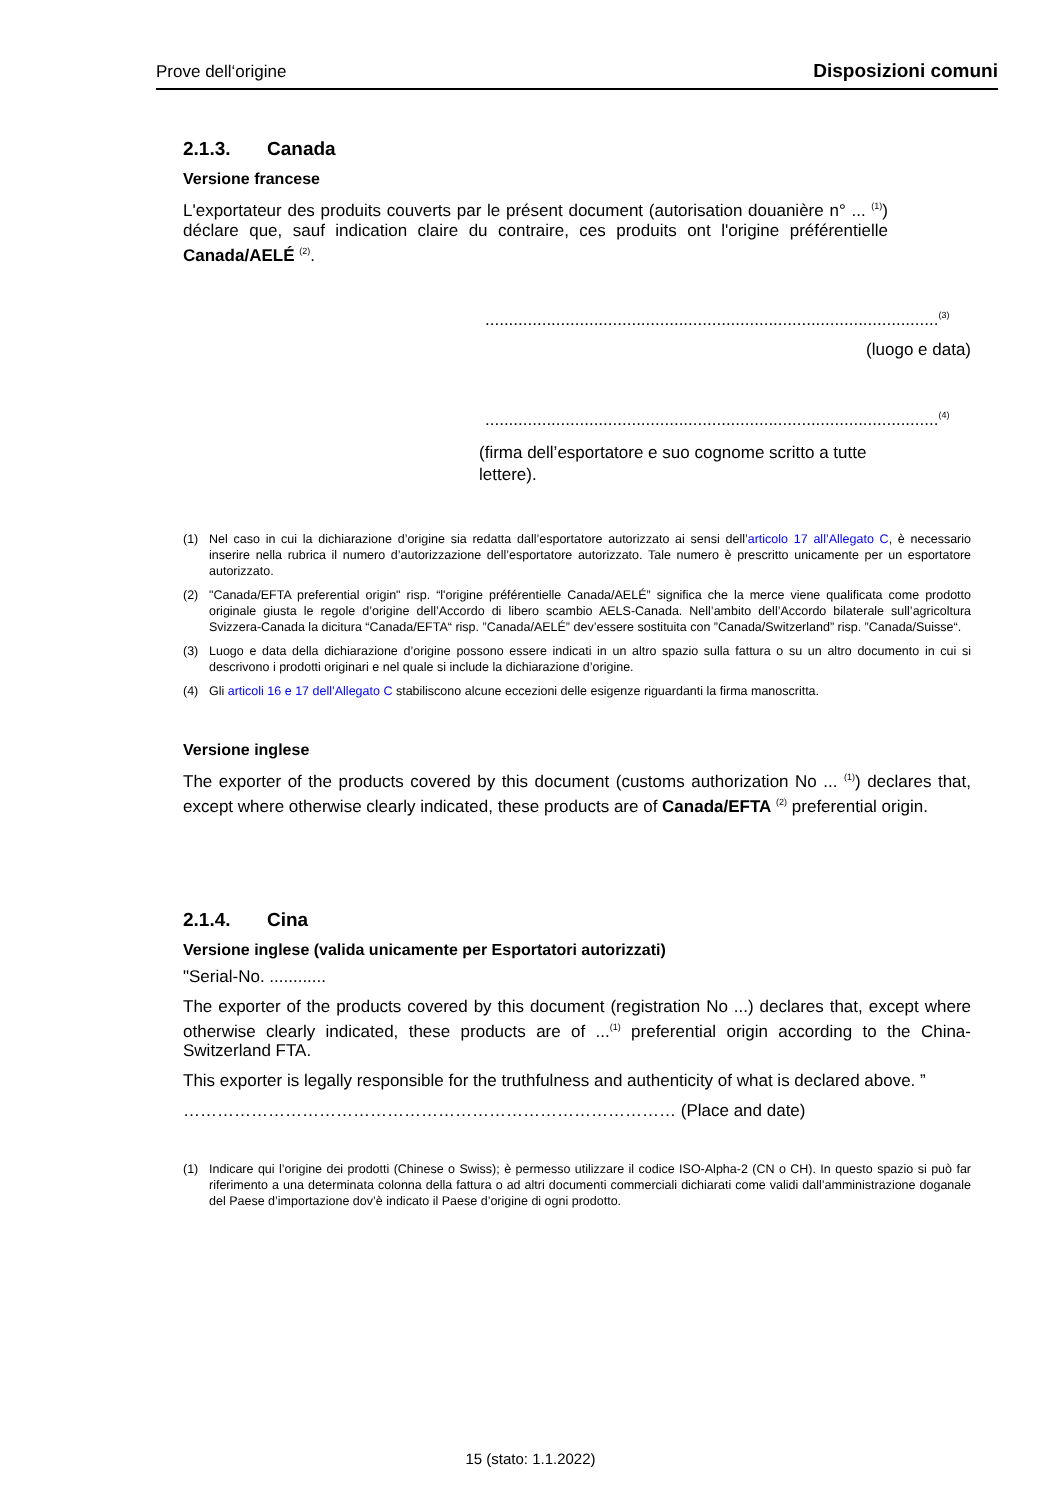Prove dell‘origine Disposizioni comuni
2.1.3. Canada
Versione francese
L'exportateur des produits couverts par le présent document (autorisation douanière n° ... <sup>(1)</sup>) déclare que, sauf indication claire du contraire, ces produits ont l'origine préférentielle Canada/AELÉ <sup>(2)</sup>.
................................................................................................<sup>(3)</sup>
(luogo e data)
................................................................................................<sup>(4)</sup>
(firma dell’esportatore e suo cognome scritto a tutte lettere).
(1) Nel caso in cui la dichiarazione d’origine sia redatta dall’esportatore autorizzato ai sensi dell’articolo 17 all’Allegato C, è necessario inserire nella rubrica il numero d’autorizzazione dell’esportatore autorizzato. Tale numero è prescritto unicamente per un esportatore autorizzato.
(2) "Canada/EFTA preferential origin" risp. “l'origine préférentielle Canada/AELÉ” significa che la merce viene qualificata come prodotto originale giusta le regole d’origine dell’Accordo di libero scambio AELS-Canada. Nell’ambito dell’Accordo bilaterale sull’agricoltura Svizzera-Canada la dicitura “Canada/EFTA“ risp. ”Canada/AELÉ” dev’essere sostituita con ”Canada/Switzerland” risp. ”Canada/Suisse“.
(3) Luogo e data della dichiarazione d’origine possono essere indicati in un altro spazio sulla fattura o su un altro documento in cui si descrivono i prodotti originari e nel quale si include la dichiarazione d’origine.
(4) Gli articoli 16 e 17 dell’Allegato C stabiliscono alcune eccezioni delle esigenze riguardanti la firma manoscritta.
Versione inglese
The exporter of the products covered by this document (customs authorization No ... <sup>(1)</sup>) declares that, except where otherwise clearly indicated, these products are of Canada/EFTA <sup>(2)</sup> preferential origin.
2.1.4. Cina
Versione inglese (valida unicamente per Esportatori autorizzati)
"Serial-No. ............
The exporter of the products covered by this document (registration No ...) declares that, except where otherwise clearly indicated, these products are of ...<sup>(1)</sup> preferential origin according to the China-Switzerland FTA.
This exporter is legally responsible for the truthfulness and authenticity of what is declared above. ”
…………………………………………………………………………… (Place and date)
(1) Indicare qui l’origine dei prodotti (Chinese o Swiss); è permesso utilizzare il codice ISO-Alpha-2 (CN o CH). In questo spazio si può far riferimento a una determinata colonna della fattura o ad altri documenti commerciali dichiarati come validi dall’amministrazione doganale del Paese d’importazione dov’è indicato il Paese d’origine di ogni prodotto.
15 (stato: 1.1.2022)